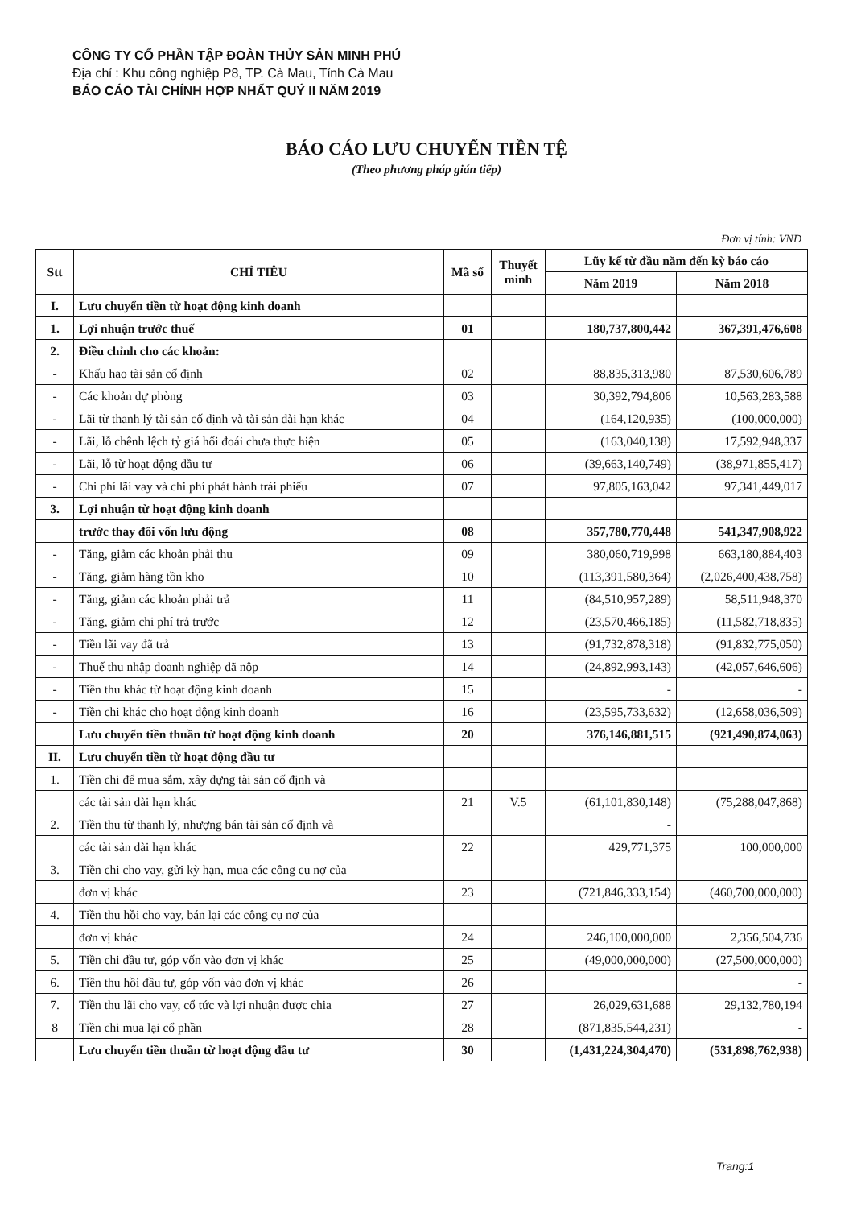CÔNG TY CỔ PHẦN TẬP ĐOÀN THỦY SẢN MINH PHÚ
Địa chỉ : Khu công nghiệp P8, TP. Cà Mau, Tỉnh Cà Mau
BÁO CÁO TÀI CHÍNH HỢP NHẤT QUÝ II NĂM 2019
BÁO CÁO LƯU CHUYỂN TIỀN TỆ
(Theo phương pháp gián tiếp)
Đơn vị tính: VND
| Stt | CHỈ TIÊU | Mã số | Thuyết minh | Lũy kế từ đầu năm đến kỳ báo cáo | |
| --- | --- | --- | --- | --- | --- |
| | | | | Năm 2019 | Năm 2018 |
| I. | Lưu chuyển tiền từ hoạt động kinh doanh | | | | |
| 1. | Lợi nhuận trước thuế | 01 | | 180,737,800,442 | 367,391,476,608 |
| 2. | Điều chỉnh cho các khoản: | | | | |
| - | Khấu hao tài sản cố định | 02 | | 88,835,313,980 | 87,530,606,789 |
| - | Các khoản dự phòng | 03 | | 30,392,794,806 | 10,563,283,588 |
| - | Lãi từ thanh lý tài sản cố định và tài sản dài hạn khác | 04 | | (164,120,935) | (100,000,000) |
| - | Lãi, lỗ chênh lệch tỷ giá hối đoái chưa thực hiện | 05 | | (163,040,138) | 17,592,948,337 |
| - | Lãi, lỗ từ hoạt động đầu tư | 06 | | (39,663,140,749) | (38,971,855,417) |
| - | Chi phí lãi vay và chi phí phát hành trái phiếu | 07 | | 97,805,163,042 | 97,341,449,017 |
| 3. | Lợi nhuận từ hoạt động kinh doanh | | | | |
| | trước thay đổi vốn lưu động | 08 | | 357,780,770,448 | 541,347,908,922 |
| - | Tăng, giảm các khoản phải thu | 09 | | 380,060,719,998 | 663,180,884,403 |
| - | Tăng, giảm hàng tồn kho | 10 | | (113,391,580,364) | (2,026,400,438,758) |
| - | Tăng, giảm các khoản phải trả | 11 | | (84,510,957,289) | 58,511,948,370 |
| - | Tăng, giảm chi phí trả trước | 12 | | (23,570,466,185) | (11,582,718,835) |
| - | Tiền lãi vay đã trả | 13 | | (91,732,878,318) | (91,832,775,050) |
| - | Thuế thu nhập doanh nghiệp đã nộp | 14 | | (24,892,993,143) | (42,057,646,606) |
| - | Tiền thu khác từ hoạt động kinh doanh | 15 | | - | - |
| - | Tiền chi khác cho hoạt động kinh doanh | 16 | | (23,595,733,632) | (12,658,036,509) |
| | Lưu chuyển tiền thuần từ hoạt động kinh doanh | 20 | | 376,146,881,515 | (921,490,874,063) |
| II. | Lưu chuyển tiền từ hoạt động đầu tư | | | | |
| 1. | Tiền chi để mua sắm, xây dựng tài sản cố định và | | | | |
| | các tài sản dài hạn khác | 21 | V.5 | (61,101,830,148) | (75,288,047,868) |
| 2. | Tiền thu từ thanh lý, nhượng bán tài sản cố định và | | | - | |
| | các tài sản dài hạn khác | 22 | | 429,771,375 | 100,000,000 |
| 3. | Tiền chi cho vay, gửi kỳ hạn, mua các công cụ nợ của | | | | |
| | đơn vị khác | 23 | | (721,846,333,154) | (460,700,000,000) |
| 4. | Tiền thu hồi cho vay, bán lại các công cụ nợ của | | | | |
| | đơn vị khác | 24 | | 246,100,000,000 | 2,356,504,736 |
| 5. | Tiền chi đầu tư, góp vốn vào đơn vị khác | 25 | | (49,000,000,000) | (27,500,000,000) |
| 6. | Tiền thu hồi đầu tư, góp vốn vào đơn vị khác | 26 | | | - |
| 7. | Tiền thu lãi cho vay, cổ tức và lợi nhuận được chia | 27 | | 26,029,631,688 | 29,132,780,194 |
| 8 | Tiền chi mua lại cổ phần | 28 | | (871,835,544,231) | - |
| | Lưu chuyển tiền thuần từ hoạt động đầu tư | 30 | | (1,431,224,304,470) | (531,898,762,938) |
Trang:1